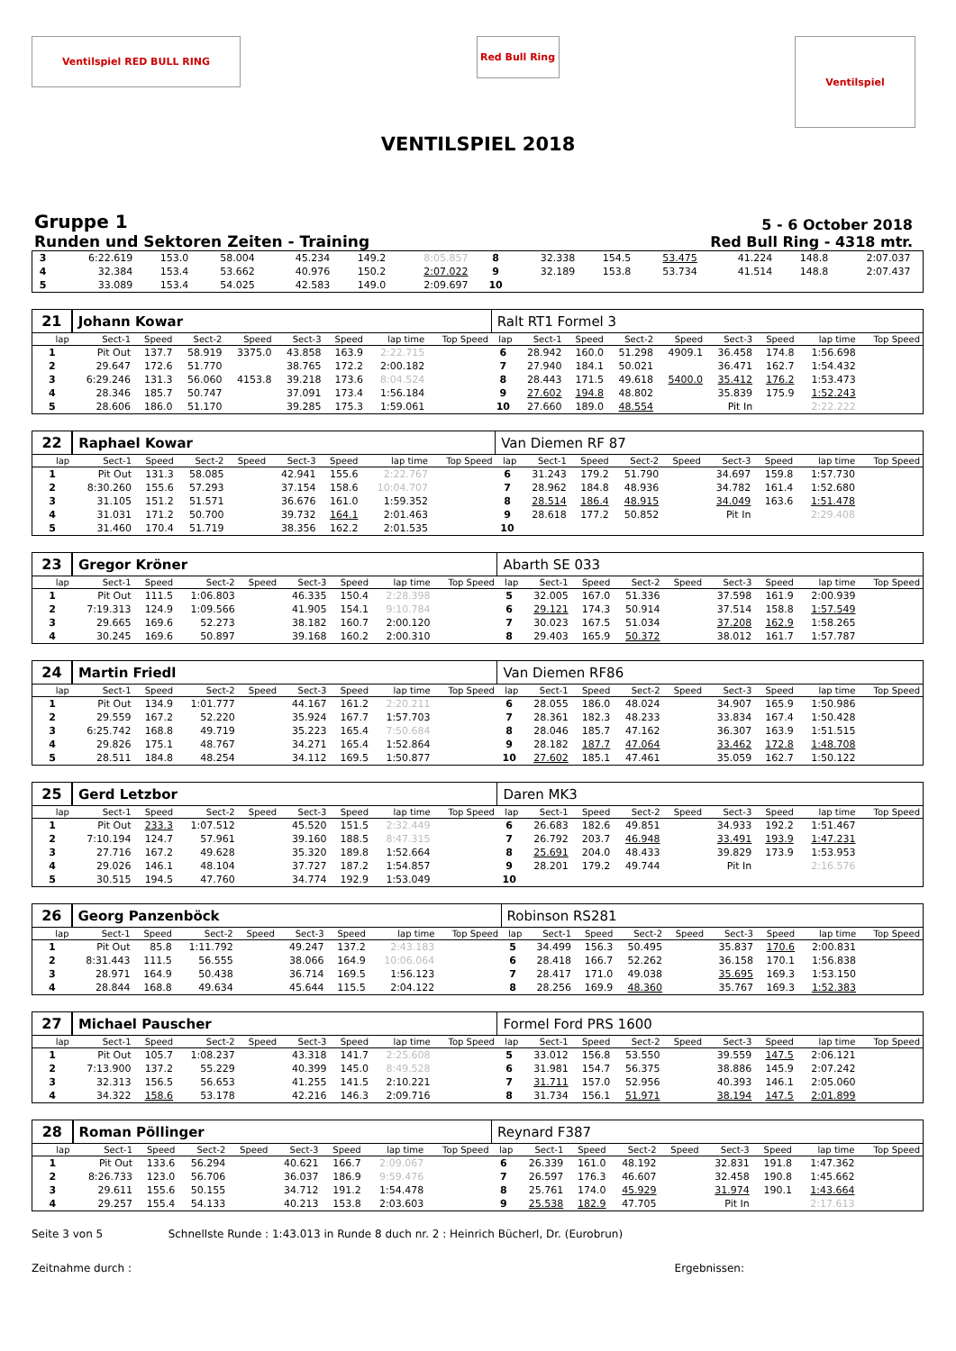Ventilspiel RED BULL RING
Red Bull Ring
Ventilspiel
VENTILSPIEL 2018
Gruppe 1
Runden und Sektoren Zeiten - Training
5 - 6 October 2018
Red Bull Ring - 4318 mtr.
| 3 | 6:22.619 | 153.0 | 58.004 | | 45.234 | 149.2 | 8:05.857 | | 8 | 32.338 | 154.5 | 53.475 | | 41.224 | 148.8 | 2:07.037 | |
| 4 | 32.384 | 153.4 | 53.662 | | 40.976 | 150.2 | 2:07.022 | | 9 | 32.189 | 153.8 | 53.734 | | 41.514 | 148.8 | 2:07.437 | |
| 5 | 33.089 | 153.4 | 54.025 | | 42.583 | 149.0 | 2:09.697 | | 10 | | | | | | | | |
| 21 | Johann Kowar | | | | | | | | Ralt RT1 Formel 3 | | | | | | | | |
| lap | Sect-1 | Speed | Sect-2 | Speed | Sect-3 | Speed | lap time | Top Speed | lap | Sect-1 | Speed | Sect-2 | Speed | Sect-3 | Speed | lap time | Top Speed |
| 1 | Pit Out | 137.7 | 58.919 | 3375.0 | 43.858 | 163.9 | 2:22.715 | | 6 | 28.942 | 160.0 | 51.298 | 4909.1 | 36.458 | 174.8 | 1:56.698 | |
| 2 | 29.647 | 172.6 | 51.770 | | 38.765 | 172.2 | 2:00.182 | | 7 | 27.940 | 184.1 | 50.021 | | 36.471 | 162.7 | 1:54.432 | |
| 3 | 6:29.246 | 131.3 | 56.060 | 4153.8 | 39.218 | 173.6 | 8:04.524 | | 8 | 28.443 | 171.5 | 49.618 | 5400.0 | 35.412 | 176.2 | 1:53.473 | |
| 4 | 28.346 | 185.7 | 50.747 | | 37.091 | 173.4 | 1:56.184 | | 9 | 27.602 | 194.8 | 48.802 | | 35.839 | 175.9 | 1:52.243 | |
| 5 | 28.606 | 186.0 | 51.170 | | 39.285 | 175.3 | 1:59.061 | | 10 | 27.660 | 189.0 | 48.554 | | Pit In | | 2:22.222 | |
| 22 | Raphael Kowar | | | | | | | | Van Diemen RF 87 | | | | | | | | |
| lap | Sect-1 | Speed | Sect-2 | Speed | Sect-3 | Speed | lap time | Top Speed | lap | Sect-1 | Speed | Sect-2 | Speed | Sect-3 | Speed | lap time | Top Speed |
| 1 | Pit Out | 131.3 | 58.085 | | 42.941 | 155.6 | 2:22.767 | | 6 | 31.243 | 179.2 | 51.790 | | 34.697 | 159.8 | 1:57.730 | |
| 2 | 8:30.260 | 155.6 | 57.293 | | 37.154 | 158.6 | 10:04.707 | | 7 | 28.962 | 184.8 | 48.936 | | 34.782 | 161.4 | 1:52.680 | |
| 3 | 31.105 | 151.2 | 51.571 | | 36.676 | 161.0 | 1:59.352 | | 8 | 28.514 | 186.4 | 48.915 | | 34.049 | 163.6 | 1:51.478 | |
| 4 | 31.031 | 171.2 | 50.700 | | 39.732 | 164.1 | 2:01.463 | | 9 | 28.618 | 177.2 | 50.852 | | Pit In | | 2:29.408 | |
| 5 | 31.460 | 170.4 | 51.719 | | 38.356 | 162.2 | 2:01.535 | | 10 | | | | | | | | |
| 23 | Gregor Kröner | | | | | | | | Abarth SE 033 | | | | | | | | |
| lap | Sect-1 | Speed | Sect-2 | Speed | Sect-3 | Speed | lap time | Top Speed | lap | Sect-1 | Speed | Sect-2 | Speed | Sect-3 | Speed | lap time | Top Speed |
| 1 | Pit Out | 111.5 | 1:06.803 | | 46.335 | 150.4 | 2:28.398 | | 5 | 32.005 | 167.0 | 51.336 | | 37.598 | 161.9 | 2:00.939 | |
| 2 | 7:19.313 | 124.9 | 1:09.566 | | 41.905 | 154.1 | 9:10.784 | | 6 | 29.121 | 174.3 | 50.914 | | 37.514 | 158.8 | 1:57.549 | |
| 3 | 29.665 | 169.6 | 52.273 | | 38.182 | 160.7 | 2:00.120 | | 7 | 30.023 | 167.5 | 51.034 | | 37.208 | 162.9 | 1:58.265 | |
| 4 | 30.245 | 169.6 | 50.897 | | 39.168 | 160.2 | 2:00.310 | | 8 | 29.403 | 165.9 | 50.372 | | 38.012 | 161.7 | 1:57.787 | |
| 24 | Martin Friedl | | | | | | | | Van Diemen RF86 | | | | | | | | |
| lap | Sect-1 | Speed | Sect-2 | Speed | Sect-3 | Speed | lap time | Top Speed | lap | Sect-1 | Speed | Sect-2 | Speed | Sect-3 | Speed | lap time | Top Speed |
| 1 | Pit Out | 134.9 | 1:01.777 | | 44.167 | 161.2 | 2:20.211 | | 6 | 28.055 | 186.0 | 48.024 | | 34.907 | 165.9 | 1:50.986 | |
| 2 | 29.559 | 167.2 | 52.220 | | 35.924 | 167.7 | 1:57.703 | | 7 | 28.361 | 182.3 | 48.233 | | 33.834 | 167.4 | 1:50.428 | |
| 3 | 6:25.742 | 168.8 | 49.719 | | 35.223 | 165.4 | 7:50.684 | | 8 | 28.046 | 185.7 | 47.162 | | 36.307 | 163.9 | 1:51.515 | |
| 4 | 29.826 | 175.1 | 48.767 | | 34.271 | 165.4 | 1:52.864 | | 9 | 28.182 | 187.7 | 47.064 | | 33.462 | 172.8 | 1:48.708 | |
| 5 | 28.511 | 184.8 | 48.254 | | 34.112 | 169.5 | 1:50.877 | | 10 | 27.602 | 185.1 | 47.461 | | 35.059 | 162.7 | 1:50.122 | |
| 25 | Gerd Letzbor | | | | | | | | Daren MK3 | | | | | | | | |
| lap | Sect-1 | Speed | Sect-2 | Speed | Sect-3 | Speed | lap time | Top Speed | lap | Sect-1 | Speed | Sect-2 | Speed | Sect-3 | Speed | lap time | Top Speed |
| 1 | Pit Out | 233.3 | 1:07.512 | | 45.520 | 151.5 | 2:32.449 | | 6 | 26.683 | 182.6 | 49.851 | | 34.933 | 192.2 | 1:51.467 | |
| 2 | 7:10.194 | 124.7 | 57.961 | | 39.160 | 188.5 | 8:47.315 | | 7 | 26.792 | 203.7 | 46.948 | | 33.491 | 193.9 | 1:47.231 | |
| 3 | 27.716 | 167.2 | 49.628 | | 35.320 | 189.8 | 1:52.664 | | 8 | 25.691 | 204.0 | 48.433 | | 39.829 | 173.9 | 1:53.953 | |
| 4 | 29.026 | 146.1 | 48.104 | | 37.727 | 187.2 | 1:54.857 | | 9 | 28.201 | 179.2 | 49.744 | | Pit In | | 2:16.576 | |
| 5 | 30.515 | 194.5 | 47.760 | | 34.774 | 192.9 | 1:53.049 | | 10 | | | | | | | | |
| 26 | Georg Panzenböck | | | | | | | | Robinson RS281 | | | | | | | | |
| lap | Sect-1 | Speed | Sect-2 | Speed | Sect-3 | Speed | lap time | Top Speed | lap | Sect-1 | Speed | Sect-2 | Speed | Sect-3 | Speed | lap time | Top Speed |
| 1 | Pit Out | 85.8 | 1:11.792 | | 49.247 | 137.2 | 2:43.183 | | 5 | 34.499 | 156.3 | 50.495 | | 35.837 | 170.6 | 2:00.831 | |
| 2 | 8:31.443 | 111.5 | 56.555 | | 38.066 | 164.9 | 10:06.064 | | 6 | 28.418 | 166.7 | 52.262 | | 36.158 | 170.1 | 1:56.838 | |
| 3 | 28.971 | 164.9 | 50.438 | | 36.714 | 169.5 | 1:56.123 | | 7 | 28.417 | 171.0 | 49.038 | | 35.695 | 169.3 | 1:53.150 | |
| 4 | 28.844 | 168.8 | 49.634 | | 45.644 | 115.5 | 2:04.122 | | 8 | 28.256 | 169.9 | 48.360 | | 35.767 | 169.3 | 1:52.383 | |
| 27 | Michael Pauscher | | | | | | | | Formel Ford PRS 1600 | | | | | | | | |
| lap | Sect-1 | Speed | Sect-2 | Speed | Sect-3 | Speed | lap time | Top Speed | lap | Sect-1 | Speed | Sect-2 | Speed | Sect-3 | Speed | lap time | Top Speed |
| 1 | Pit Out | 105.7 | 1:08.237 | | 43.318 | 141.7 | 2:25.608 | | 5 | 33.012 | 156.8 | 53.550 | | 39.559 | 147.5 | 2:06.121 | |
| 2 | 7:13.900 | 137.2 | 55.229 | | 40.399 | 145.0 | 8:49.528 | | 6 | 31.981 | 154.7 | 56.375 | | 38.886 | 145.9 | 2:07.242 | |
| 3 | 32.313 | 156.5 | 56.653 | | 41.255 | 141.5 | 2:10.221 | | 7 | 31.711 | 157.0 | 52.956 | | 40.393 | 146.1 | 2:05.060 | |
| 4 | 34.322 | 158.6 | 53.178 | | 42.216 | 146.3 | 2:09.716 | | 8 | 31.734 | 156.1 | 51.971 | | 38.194 | 147.5 | 2:01.899 | |
| 28 | Roman Pöllinger | | | | | | | | Reynard F387 | | | | | | | | |
| lap | Sect-1 | Speed | Sect-2 | Speed | Sect-3 | Speed | lap time | Top Speed | lap | Sect-1 | Speed | Sect-2 | Speed | Sect-3 | Speed | lap time | Top Speed |
| 1 | Pit Out | 133.6 | 56.294 | | 40.621 | 166.7 | 2:09.067 | | 6 | 26.339 | 161.0 | 48.192 | | 32.831 | 191.8 | 1:47.362 | |
| 2 | 8:26.733 | 123.0 | 56.706 | | 36.037 | 186.9 | 9:59.476 | | 7 | 26.597 | 176.3 | 46.607 | | 32.458 | 190.8 | 1:45.662 | |
| 3 | 29.611 | 155.6 | 50.155 | | 34.712 | 191.2 | 1:54.478 | | 8 | 25.761 | 174.0 | 45.929 | | 31.974 | 190.1 | 1:43.664 | |
| 4 | 29.257 | 155.4 | 54.133 | | 40.213 | 153.8 | 2:03.603 | | 9 | 25.538 | 182.9 | 47.705 | | Pit In | | 2:17.613 | |
Seite 3 von 5 Schnellste Runde : 1:43.013 in Runde 8 duch nr. 2 : Heinrich Bücherl, Dr. (Eurobrun)
Zeitnahme durch : Ergebnissen: